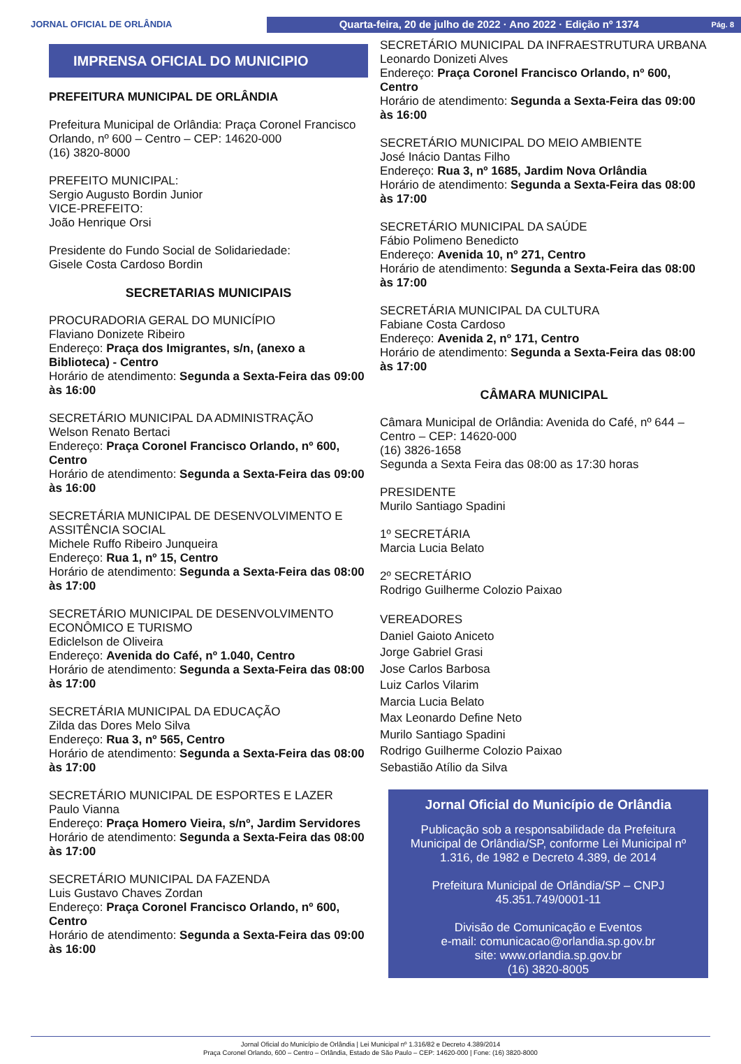JORNAL OFICIAL DE ORLÂNDIA
Quarta-feira, 20 de julho de 2022 · Ano 2022 · Edição nº 1374 Pág. 8
IMPRENSA OFICIAL DO MUNICIPIO
PREFEITURA MUNICIPAL DE ORLÂNDIA
Prefeitura Municipal de Orlândia: Praça Coronel Francisco Orlando, nº 600 – Centro – CEP: 14620-000
(16) 3820-8000
PREFEITO MUNICIPAL:
Sergio Augusto Bordin Junior
VICE-PREFEITO:
João Henrique Orsi
Presidente do Fundo Social de Solidariedade:
Gisele Costa Cardoso Bordin
SECRETARIAS MUNICIPAIS
PROCURADORIA GERAL DO MUNICÍPIO
Flaviano Donizete Ribeiro
Endereço: Praça dos Imigrantes, s/n, (anexo a Biblioteca) - Centro
Horário de atendimento: Segunda a Sexta-Feira das 09:00 às 16:00
SECRETÁRIO MUNICIPAL DA ADMINISTRAÇÃO
Welson Renato Bertaci
Endereço: Praça Coronel Francisco Orlando, nº 600, Centro
Horário de atendimento: Segunda a Sexta-Feira das 09:00 às 16:00
SECRETÁRIA MUNICIPAL DE DESENVOLVIMENTO E ASSITÊNCIA SOCIAL
Michele Ruffo Ribeiro Junqueira
Endereço: Rua 1, nº 15, Centro
Horário de atendimento: Segunda a Sexta-Feira das 08:00 às 17:00
SECRETÁRIO MUNICIPAL DE DESENVOLVIMENTO ECONÔMICO E TURISMO
Ediclelson de Oliveira
Endereço: Avenida do Café, nº 1.040, Centro
Horário de atendimento: Segunda a Sexta-Feira das 08:00 às 17:00
SECRETÁRIA MUNICIPAL DA EDUCAÇÃO
Zilda das Dores Melo Silva
Endereço: Rua 3, nº 565, Centro
Horário de atendimento: Segunda a Sexta-Feira das 08:00 às 17:00
SECRETÁRIO MUNICIPAL DE ESPORTES E LAZER
Paulo Vianna
Endereço: Praça Homero Vieira, s/nº, Jardim Servidores
Horário de atendimento: Segunda a Sexta-Feira das 08:00 às 17:00
SECRETÁRIO MUNICIPAL DA FAZENDA
Luis Gustavo Chaves Zordan
Endereço: Praça Coronel Francisco Orlando, nº 600, Centro
Horário de atendimento: Segunda a Sexta-Feira das 09:00 às 16:00
SECRETÁRIO MUNICIPAL DA INFRAESTRUTURA URBANA
Leonardo Donizeti Alves
Endereço: Praça Coronel Francisco Orlando, nº 600, Centro
Horário de atendimento: Segunda a Sexta-Feira das 09:00 às 16:00
SECRETÁRIO MUNICIPAL DO MEIO AMBIENTE
José Inácio Dantas Filho
Endereço: Rua 3, nº 1685, Jardim Nova Orlândia
Horário de atendimento: Segunda a Sexta-Feira das 08:00 às 17:00
SECRETÁRIO MUNICIPAL DA SAÚDE
Fábio Polimeno Benedicto
Endereço: Avenida 10, nº 271, Centro
Horário de atendimento: Segunda a Sexta-Feira das 08:00 às 17:00
SECRETÁRIA MUNICIPAL DA CULTURA
Fabiane Costa Cardoso
Endereço: Avenida 2, nº 171, Centro
Horário de atendimento: Segunda a Sexta-Feira das 08:00 às 17:00
CÂMARA MUNICIPAL
Câmara Municipal de Orlândia: Avenida do Café, nº 644 – Centro – CEP: 14620-000
(16) 3826-1658
Segunda a Sexta Feira das 08:00 as 17:30 horas
PRESIDENTE
Murilo Santiago Spadini
1º SECRETÁRIA
Marcia Lucia Belato
2º SECRETÁRIO
Rodrigo Guilherme Colozio Paixao
VEREADORES
Daniel Gaioto Aniceto
Jorge Gabriel Grasi
Jose Carlos Barbosa
Luiz Carlos Vilarim
Marcia Lucia Belato
Max Leonardo Define Neto
Murilo Santiago Spadini
Rodrigo Guilherme Colozio Paixao
Sebastião Atílio da Silva
Jornal Oficial do Município de Orlândia
Publicação sob a responsabilidade da Prefeitura Municipal de Orlândia/SP, conforme Lei Municipal nº 1.316, de 1982 e Decreto 4.389, de 2014
Prefeitura Municipal de Orlândia/SP – CNPJ 45.351.749/0001-11
Divisão de Comunicação e Eventos
e-mail: comunicacao@orlandia.sp.gov.br
site: www.orlandia.sp.gov.br
(16) 3820-8005
Jornal Oficial do Município de Orlândia | Lei Municipal nº 1.316/82 e Decreto 4.389/2014
Praça Coronel Orlando, 600 – Centro – Orlândia, Estado de São Paulo – CEP: 14620-000 | Fone: (16) 3820-8000